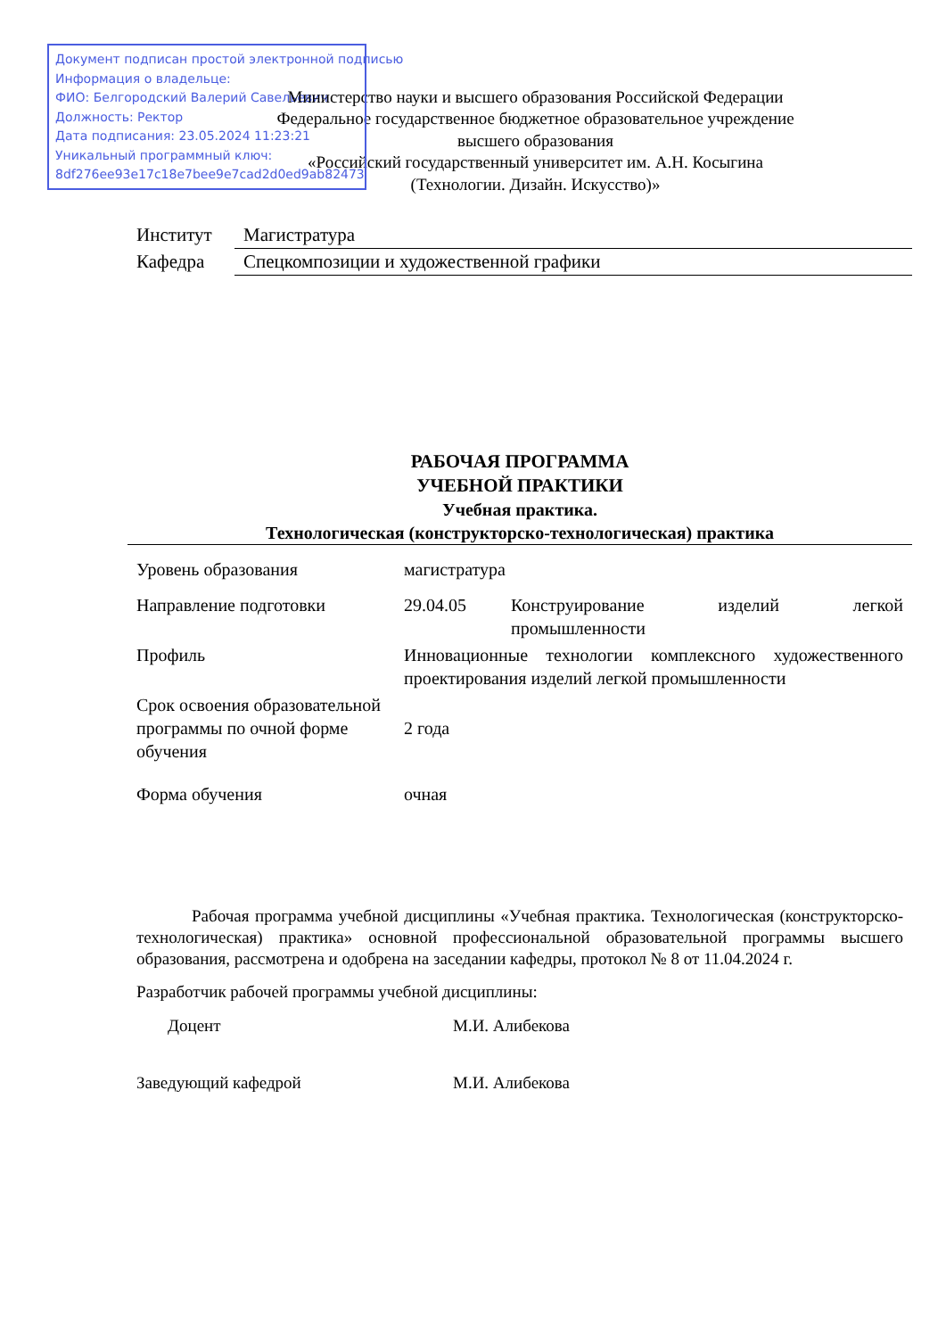Документ подписан простой электронной подписью
Информация о владельце:
ФИО: Белгородский Валерий Савельевич
Должность: Ректор
Дата подписания: 23.05.2024 11:23:21
Уникальный программный ключ:
8df276ee93e17c18e7bee9e7cad2d0ed9ab82473
Министерство науки и высшего образования Российской Федерации
Федеральное государственное бюджетное образовательное учреждение
высшего образования
«Российский государственный университет им. А.Н. Косыгина
(Технологии. Дизайн. Искусство)»
| Институт | Магистратура |
| Кафедра | Спецкомпозиции и художественной графики |
РАБОЧАЯ ПРОГРАММА
УЧЕБНОЙ ПРАКТИКИ
Учебная практика.
Технологическая (конструкторско-технологическая) практика
| Уровень образования | магистратура | |
| Направление подготовки | 29.04.05 | Конструирование изделий легкой промышленности |
| Профиль | Инновационные технологии комплексного художественного проектирования изделий легкой промышленности | |
| Срок освоения образовательной программы по очной форме обучения | 2 года | |
| Форма обучения | очная | |
Рабочая программа учебной дисциплины «Учебная практика. Технологическая (конструкторско-технологическая) практика» основной профессиональной образовательной программы высшего образования, рассмотрена и одобрена на заседании кафедры, протокол № 8 от 11.04.2024 г.
Разработчик рабочей программы учебной дисциплины:
| Доцент | М.И. Алибекова |
| Заведующий кафедрой | М.И. Алибекова |